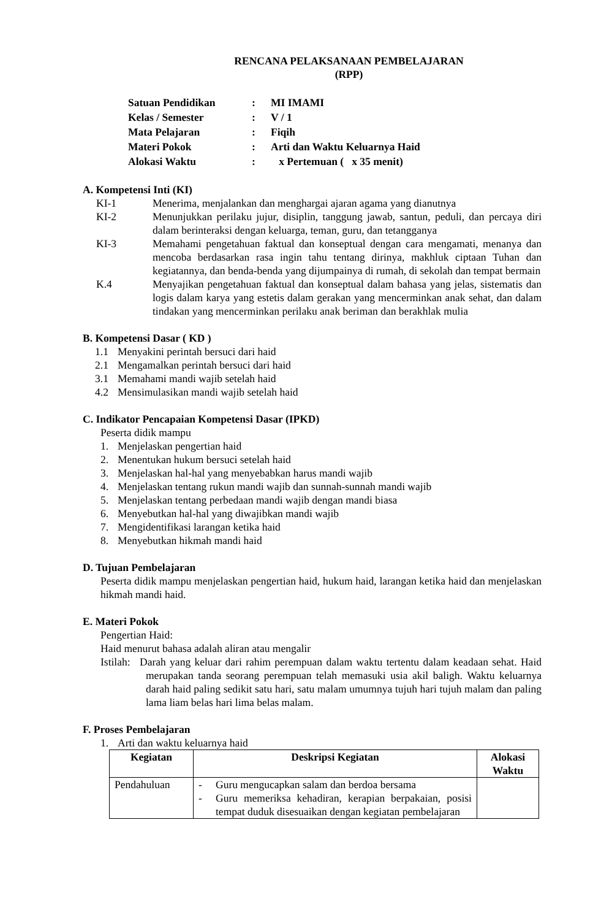RENCANA PELAKSANAAN PEMBELAJARAN
(RPP)
| Satuan Pendidikan | : | MI IMAMI |
| Kelas / Semester | : | V / 1 |
| Mata Pelajaran | : | Fiqih |
| Materi Pokok | : | Arti dan Waktu Keluarnya Haid |
| Alokasi Waktu | : | x Pertemuan ( x 35 menit) |
A. Kompetensi Inti (KI)
KI-1 Menerima, menjalankan dan menghargai ajaran agama yang dianutnya
KI-2 Menunjukkan perilaku jujur, disiplin, tanggung jawab, santun, peduli, dan percaya diri dalam berinteraksi dengan keluarga, teman, guru, dan tetangganya
KI-3 Memahami pengetahuan faktual dan konseptual dengan cara mengamati, menanya dan mencoba berdasarkan rasa ingin tahu tentang dirinya, makhluk ciptaan Tuhan dan kegiatannya, dan benda-benda yang dijumpainya di rumah, di sekolah dan tempat bermain
K.4 Menyajikan pengetahuan faktual dan konseptual dalam bahasa yang jelas, sistematis dan logis dalam karya yang estetis dalam gerakan yang mencerminkan anak sehat, dan dalam tindakan yang mencerminkan perilaku anak beriman dan berakhlak mulia
B. Kompetensi Dasar ( KD )
1.1 Menyakini perintah bersuci dari haid
2.1 Mengamalkan perintah bersuci dari haid
3.1 Memahami mandi wajib setelah haid
4.2 Mensimulasikan mandi wajib setelah haid
C. Indikator Pencapaian Kompetensi Dasar (IPKD)
Peserta didik mampu
1. Menjelaskan pengertian haid
2. Menentukan hukum bersuci setelah haid
3. Menjelaskan hal-hal yang menyebabkan harus mandi wajib
4. Menjelaskan tentang rukun mandi wajib dan sunnah-sunnah mandi wajib
5. Menjelaskan tentang perbedaan mandi wajib dengan mandi biasa
6. Menyebutkan hal-hal yang diwajibkan mandi wajib
7. Mengidentifikasi larangan ketika haid
8. Menyebutkan hikmah mandi haid
D. Tujuan Pembelajaran
Peserta didik mampu menjelaskan pengertian haid, hukum haid, larangan ketika haid dan menjelaskan hikmah mandi haid.
E. Materi Pokok
Pengertian Haid:
Haid menurut bahasa adalah aliran atau mengalir
Istilah:
Darah yang keluar dari rahim perempuan dalam waktu tertentu dalam keadaan sehat. Haid merupakan tanda seorang perempuan telah memasuki usia akil baligh. Waktu keluarnya darah haid paling sedikit satu hari, satu malam umumnya tujuh hari tujuh malam dan paling lama liam belas hari lima belas malam.
F. Proses Pembelajaran
1. Arti dan waktu keluarnya haid
| Kegiatan | Deskripsi Kegiatan | Alokasi Waktu |
| --- | --- | --- |
| Pendahuluan | - Guru mengucapkan salam dan berdoa bersama - Guru memeriksa kehadiran, kerapian berpakaian, posisi tempat duduk disesuaikan dengan kegiatan pembelajaran | |